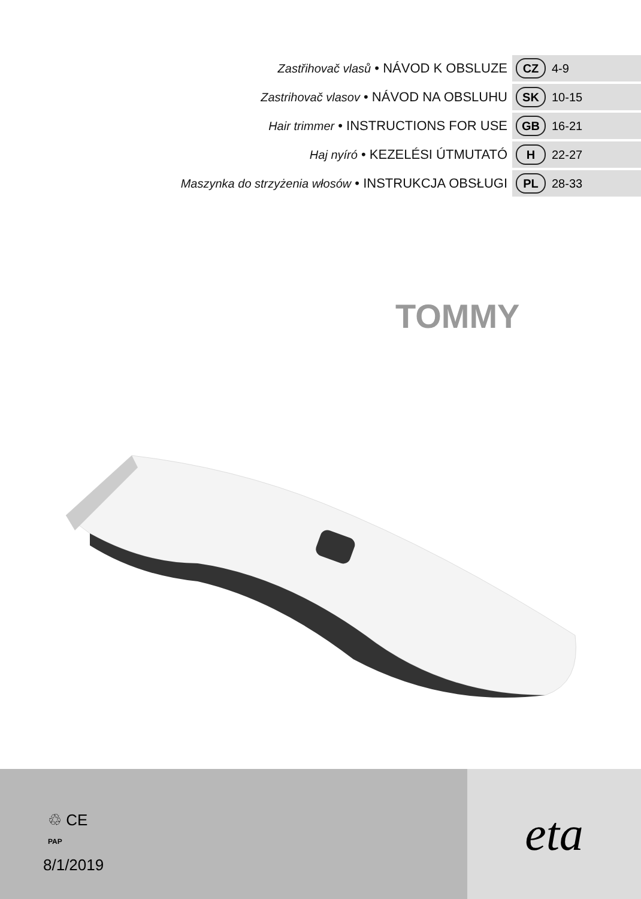Zastřihovač vlasů • NÁVOD K OBSLUZE
CZ
4-9
Zastrihovač vlasov • NÁVOD NA OBSLUHU
SK
10-15
Hair trimmer • INSTRUCTIONS FOR USE
GB
16-21
Haj nyíró • KEZELÉSI ÚTMUTATÓ
H
22-27
Maszynka do strzyżenia włosów • INSTRUKCJA OBSŁUGI
PL
28-33
TOMMY
♲ CE
PAP
8/1/2019
eta